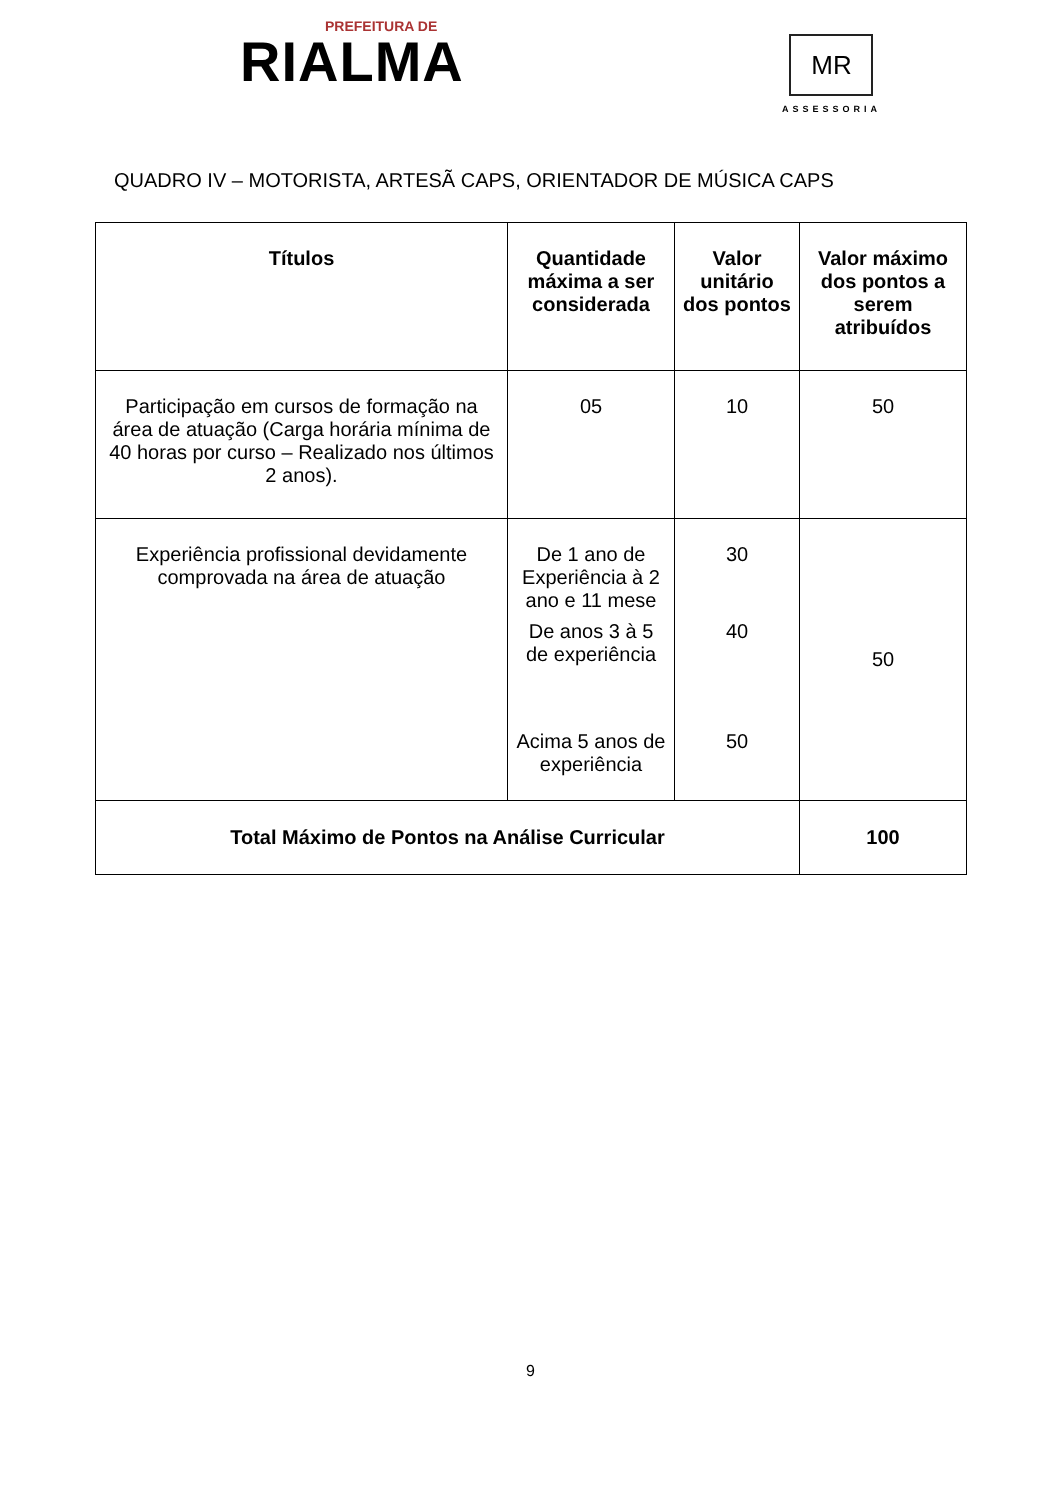PREFEITURA DE
RIALMA
MR
ASSESSORIA
QUADRO IV – MOTORISTA, ARTESÃ CAPS, ORIENTADOR DE MÚSICA CAPS
| Títulos | Quantidade máxima a ser considerada | Valor unitário dos pontos | Valor máximo dos pontos a serem atribuídos |
| --- | --- | --- | --- |
| Participação em cursos de formação na área de atuação (Carga horária mínima de 40 horas por curso – Realizado nos últimos 2 anos). | 05 | 10 | 50 |
| Experiência profissional devidamente comprovada na área de atuação | De 1 ano de Experiência à 2 ano e 11 mese | 30 | 50 |
| | De anos 3 à 5 de experiência | 40 | |
| | Acima 5 anos de experiência | 50 | |
| Total Máximo de Pontos na Análise Curricular | | | 100 |
9